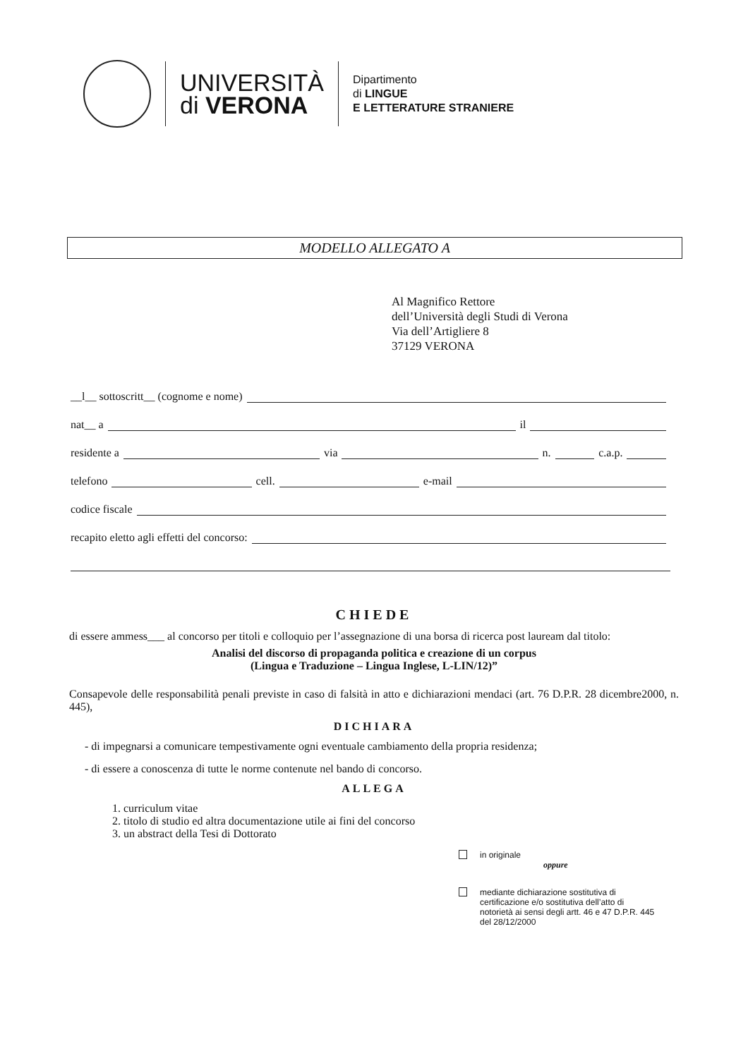UNIVERSITÀ
di VERONA
Dipartimento
di LINGUE
E LETTERATURE STRANIERE
MODELLO ALLEGATO A
Al Magnifico Rettore
dell’Università degli Studi di Verona
Via dell’Artigliere 8
37129 VERONA
__l__ sottoscritt__ (cognome e nome)
nat__ a il
residente a via n. c.a.p.
telefono cell. e-mail
codice fiscale
recapito eletto agli effetti del concorso:
CHIEDE
di essere ammess___ al concorso per titoli e colloquio per l’assegnazione di una borsa di ricerca post lauream dal titolo:
Analisi del discorso di propaganda politica e creazione di un corpus
(Lingua e Traduzione – Lingua Inglese, L-LIN/12)”
Consapevole delle responsabilità penali previste in caso di falsità in atto e dichiarazioni mendaci (art. 76 D.P.R. 28 dicembre2000, n. 445),
DICHIARA
- di impegnarsi a comunicare tempestivamente ogni eventuale cambiamento della propria residenza;
- di essere a conoscenza di tutte le norme contenute nel bando di concorso.
ALLEGA
1. curriculum vitae
2. titolo di studio ed altra documentazione utile ai fini del concorso
3. un abstract della Tesi di Dottorato
in originale
oppure
mediante dichiarazione sostitutiva di certificazione e/o sostitutiva dell’atto di notorietà ai sensi degli artt. 46 e 47 D.P.R. 445 del 28/12/2000